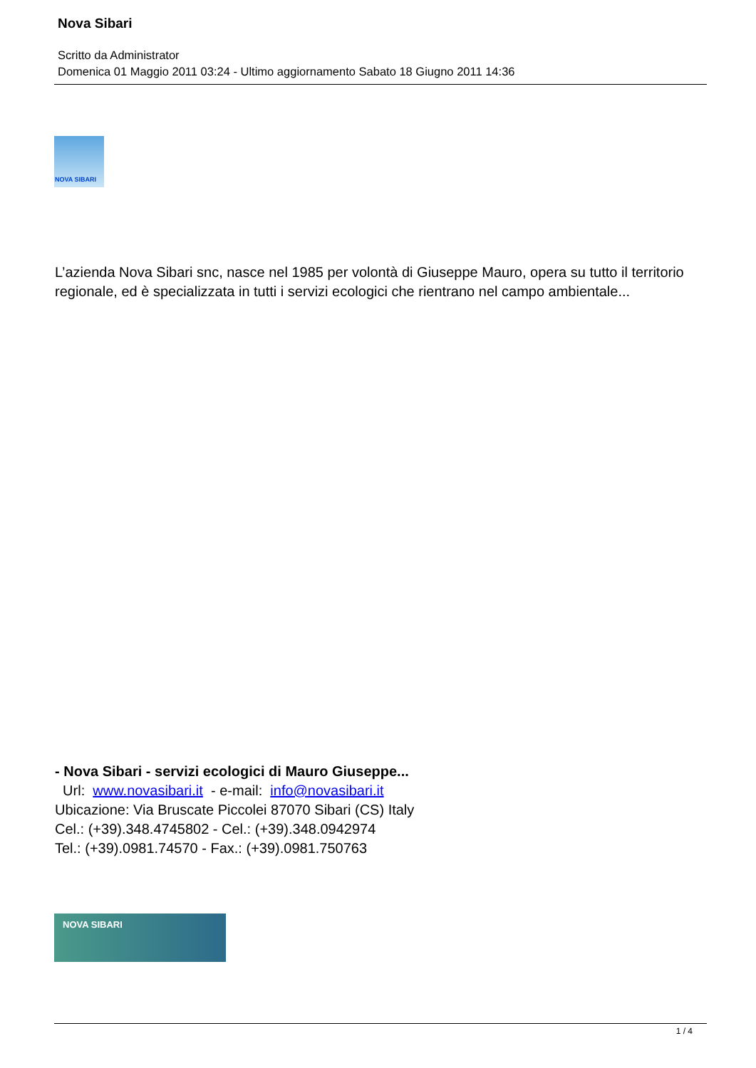Nova Sibari
Scritto da Administrator
Domenica 01 Maggio 2011 03:24 - Ultimo aggiornamento Sabato 18 Giugno 2011 14:36
NOVA SIBARI
L’azienda Nova Sibari snc, nasce nel 1985 per volontà di Giuseppe Mauro, opera su tutto il territorio regionale, ed è specializzata in tutti i servizi ecologici che rientrano nel campo ambientale...
- Nova Sibari - servizi ecologici di Mauro Giuseppe...
Url: www.novasibari.it - e-mail: info@novasibari.it
Ubicazione: Via Bruscate Piccolei 87070 Sibari (CS) Italy
Cel.: (+39).348.4745802 - Cel.: (+39).348.0942974
Tel.: (+39).0981.74570 - Fax.: (+39).0981.750763
NOVA SIBARI
1 / 4